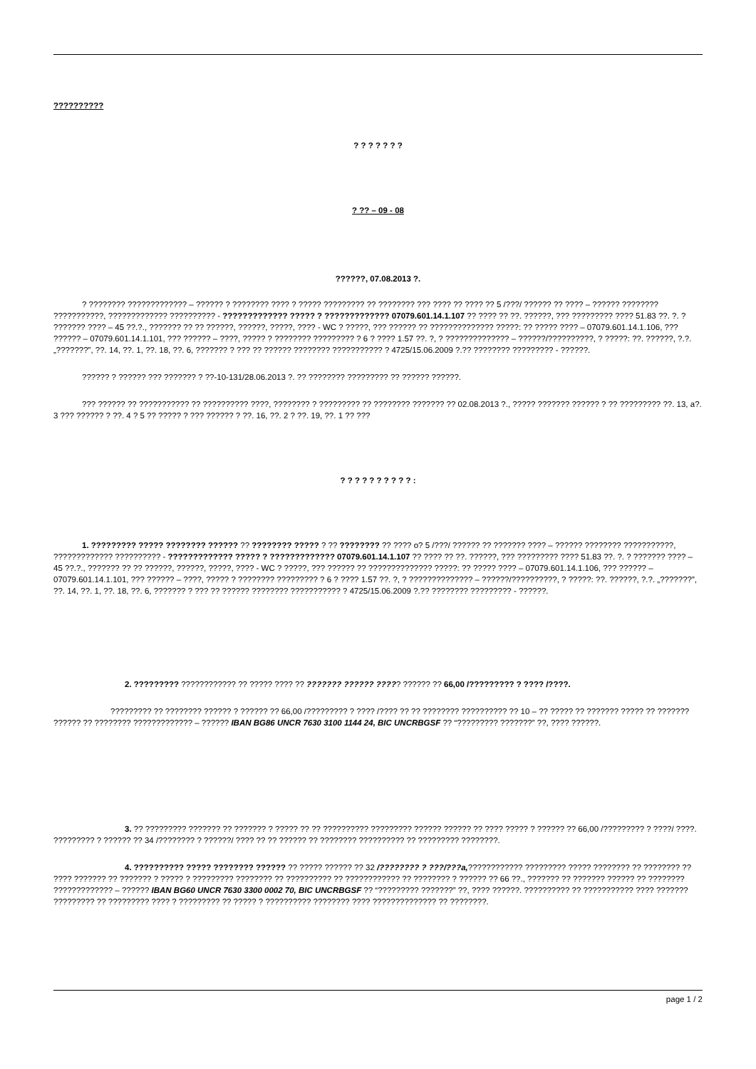??????????
? ? ? ? ? ? ?
? ?? – 09 - 08
??????, 07.08.2013 ?.
? ???????? ????????????? – ?????? ? ???????? ???? ? ????? ????????? ?? ???????? ??? ???? ?? ???? ?? 5 /???/ ?????? ?? ???? – ?????? ???????? ???????????, ????????????? ?????????? - ????????????? ????? ? ????????????? 07079.601.14.1.107 ?? ???? ?? ??. ??????, ??? ????????? ???? 51.83 ??. ?. ? ??????? ???? – 45 ??.?., ??????? ?? ?? ??????, ??????, ?????, ???? - WC ? ?????, ??? ?????? ?? ?????????????? ?????: ?? ????? ???? – 07079.601.14.1.106, ??? ?????? – 07079.601.14.1.101, ??? ?????? – ????, ????? ? ???????? ????????? ? 6 ? ???? 1.57 ??. ?, ? ?????????????? – ??????/??????????, ? ?????: ??. ??????, ?.?. „???????”, ??. 14, ??. 1, ??. 18, ??. 6, ??????? ? ??? ?? ?????? ???????? ??????????? ? 4725/15.06.2009 ?.?? ???????? ????????? - ??????.
?????? ? ?????? ??? ??????? ? ??-10-131/28.06.2013 ?. ?? ???????? ????????? ?? ?????? ??????.
??? ?????? ?? ??????????? ?? ?????????? ????, ???????? ? ????????? ?? ???????? ??????? ?? 02.08.2013 ?., ????? ??????? ?????? ? ?? ????????? ??. 13, a?. 3 ??? ?????? ? ??. 4 ? 5 ?? ????? ? ??? ?????? ? ??. 16, ??. 2 ? ??. 19, ??. 1 ?? ???
? ? ? ? ? ? ? ? ? ? :
1. ????????? ????? ???????? ?????? ?? ???????? ????? ? ?? ???????? ?? ???? o? 5 /???/ ?????? ?? ??????? ???? – ?????? ???????? ???????????, ????????????? ?????????? - ????????????? ????? ? ????????????? 07079.601.14.1.107 ?? ???? ?? ??. ??????, ??? ????????? ???? 51.83 ??. ?. ? ??????? ???? – 45 ??.?., ??????? ?? ?? ??????, ??????, ?????, ???? - WC ? ?????, ??? ?????? ?? ?????????????? ?????: ?? ????? ???? – 07079.601.14.1.106, ??? ?????? – 07079.601.14.1.101, ??? ?????? – ????, ????? ? ???????? ????????? ? 6 ? ???? 1.57 ??. ?, ? ?????????????? – ??????/??????????, ? ?????: ??. ??????, ?.?. „???????”, ??. 14, ??. 1, ??. 18, ??. 6, ??????? ? ??? ?? ?????? ???????? ??????????? ? 4725/15.06.2009 ?.?? ???????? ????????? - ??????.
2. ????????? ???????????? ?? ????? ???? ?? ??????? ?????? ????? ?????? ?? 66,00 /????????? ? ???? /????.
????????? ?? ???????? ?????? ? ?????? ?? 66,00 /????????? ? ???? /???? ?? ?? ???????? ?????????? ?? 10 – ?? ????? ?? ??????? ????? ?? ??????? ?????? ?? ???????? ????????????? – ?????? IBAN BG86 UNCR 7630 3100 1144 24, BIC UNCRBGSF ?? “????????? ???????” ??, ???? ??????.
3. ?? ????????? ??????? ?? ??????? ? ????? ?? ?? ?????????? ????????? ?????? ?????? ?? ???? ????? ? ?????? ?? 66,00 /????????? ? ????/ ????. ????????? ? ?????? ?? 34 /???????? ? ??????/ ???? ?? ?? ?????? ?? ???????? ?????????? ?? ????????? ????????.
4. ?????????? ????? ???????? ?????? ?? ????? ?????? ?? 32 /???????? ? ???/???a,???????????? ????????? ????? ???????? ?? ???????? ?? ???? ??????? ?? ??????? ? ????? ? ????????? ???????? ?? ?????????? ?? ???????????? ?? ???????? ? ?????? ?? 66 ??., ??????? ?? ??????? ?????? ?? ???????? ????????????? – ?????? IBAN BG60 UNCR 7630 3300 0002 70, BIC UNCRBGSF ?? “????????? ???????” ??, ???? ??????. ?????????? ?? ??????????? ???? ??????? ????????? ?? ????????? ???? ? ????????? ?? ????? ? ?????????? ???????? ???? ?????????????? ?? ????????.
page 1 / 2